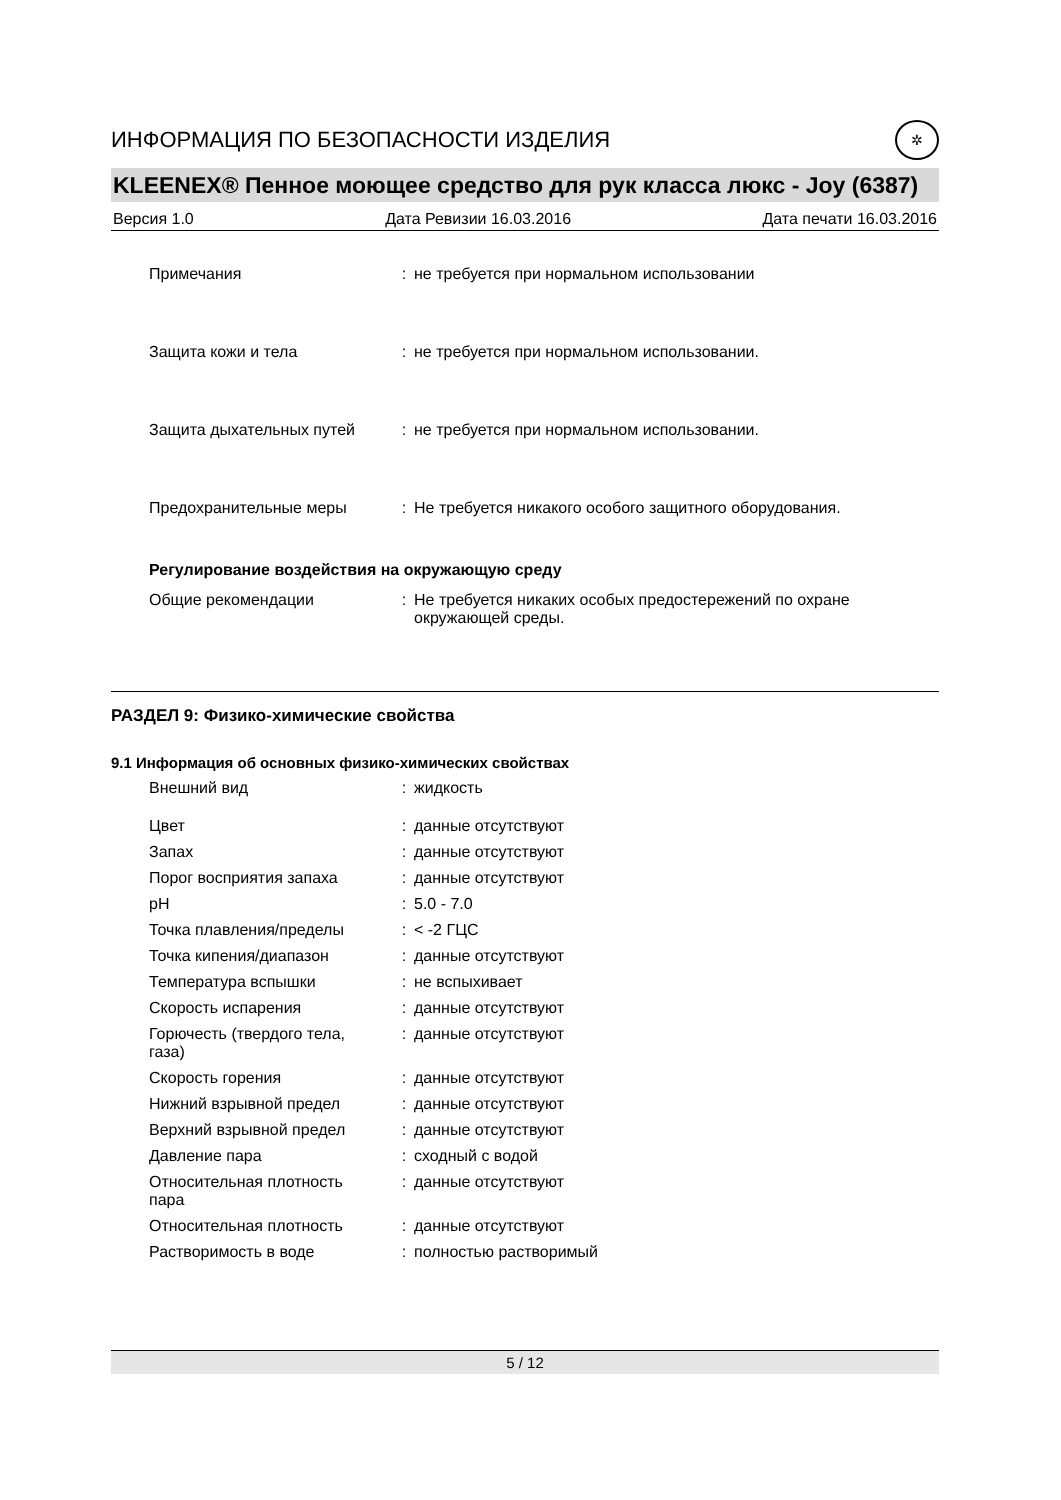ИНФОРМАЦИЯ ПО БЕЗОПАСНОСТИ ИЗДЕЛИЯ
✲
KLEENEX® Пенное моющее средство для рук класса люкс - Joy (6387)
Версия 1.0 Дата Ревизии 16.03.2016 Дата печати 16.03.2016
| Примечания | : | не требуется при нормальном использовании |
| Защита кожи и тела | : | не требуется при нормальном использовании. |
| Защита дыхательных путей | : | не требуется при нормальном использовании. |
| Предохранительные меры | : | Не требуется никакого особого защитного оборудования. |
Регулирование воздействия на окружающую среду
| Общие рекомендации | : | Не требуется никаких особых предостережений по охране окружающей среды. |
РАЗДЕЛ 9: Физико-химические свойства
9.1 Информация об основных физико-химических свойствах
| Внешний вид | : | жидкость |
| Цвет | : | данные отсутствуют |
| Запах | : | данные отсутствуют |
| Порог восприятия запаха | : | данные отсутствуют |
| pH | : | 5.0 - 7.0 |
| Точка плавления/пределы | : | < -2 ГЦС |
| Точка кипения/диапазон | : | данные отсутствуют |
| Температура вспышки | : | не вспыхивает |
| Скорость испарения | : | данные отсутствуют |
| Горючесть (твердого тела, газа) | : | данные отсутствуют |
| Скорость горения | : | данные отсутствуют |
| Нижний взрывной предел | : | данные отсутствуют |
| Верхний взрывной предел | : | данные отсутствуют |
| Давление пара | : | сходный с водой |
| Относительная плотность пара | : | данные отсутствуют |
| Относительная плотность | : | данные отсутствуют |
| Растворимость в воде | : | полностью растворимый |
5 / 12